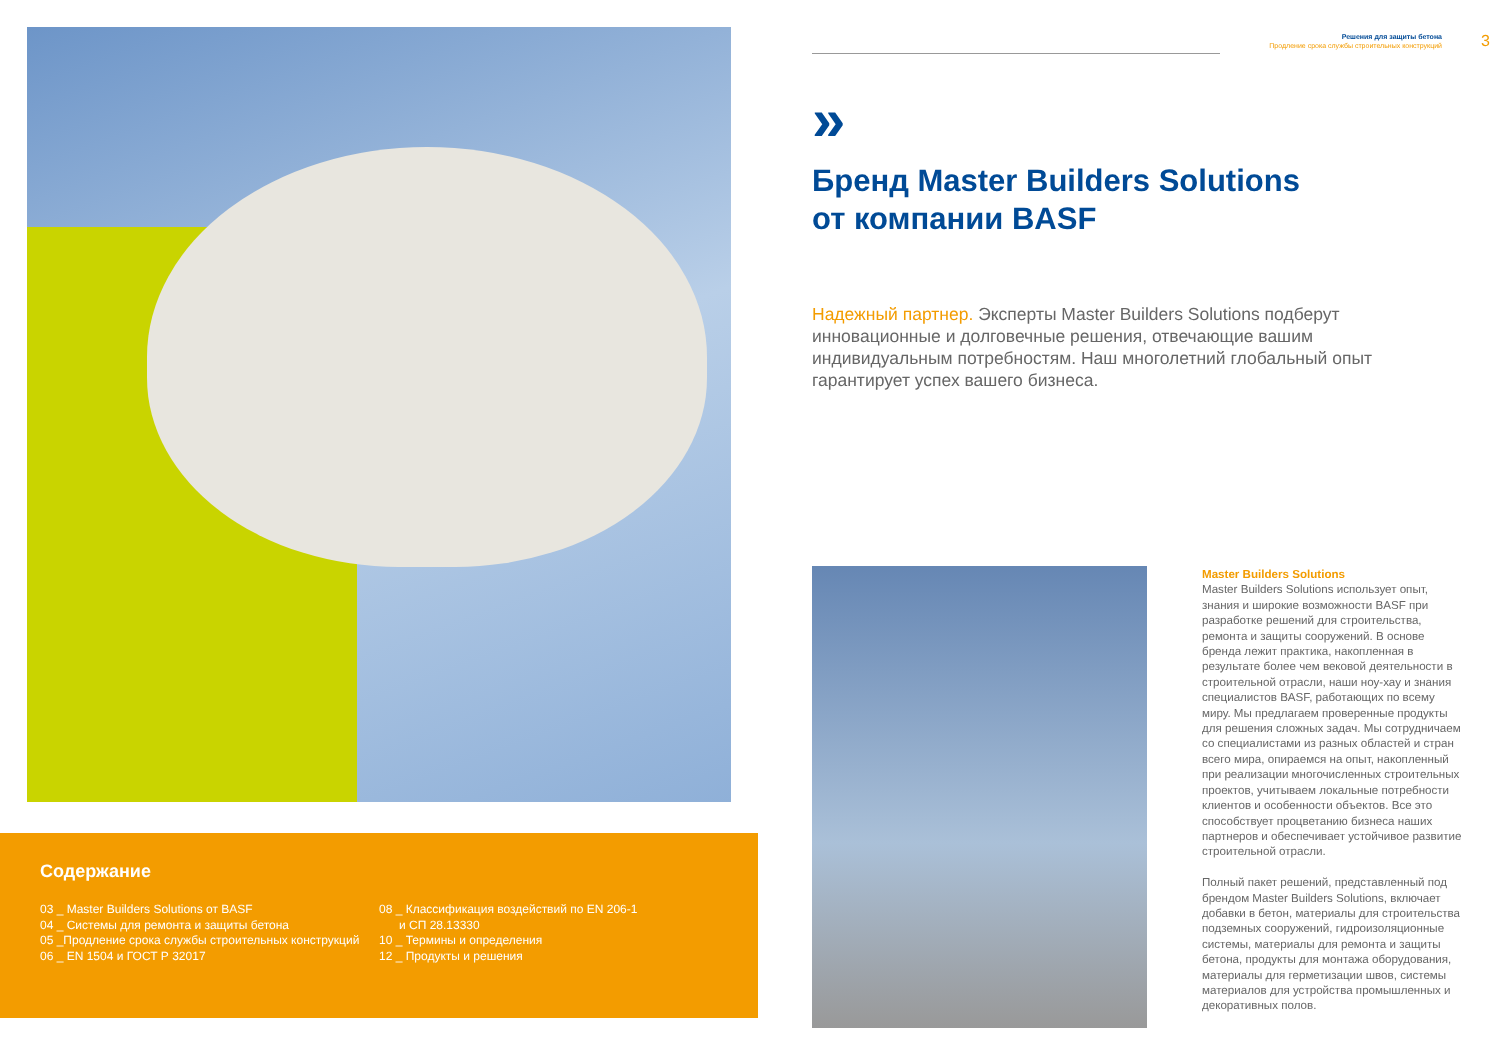Содержание
03 _ Master Builders Solutions от BASF
04 _ Системы для ремонта и защиты бетона
05 _Продление срока службы строительных конструкций
06 _ EN 1504 и ГОСТ Р 32017
08 _ Классификация воздействий по EN 206-1
и СП 28.13330
10 _ Термины и определения
12 _ Продукты и решения
Решения для защиты бетона
Продление срока службы строительных конструкций
3
»
Бренд Master Builders Solutions
от компании BASF
Надежный партнер. Эксперты Master Builders Solutions подберут инновационные и долговечные решения, отвечающие вашим индивидуальным потребностям. Наш многолетний глобальный опыт гарантирует успех вашего бизнеса.
Master Builders Solutions
Master Builders Solutions использует опыт, знания и широкие возможности BASF при разработке решений для строительства, ремонта и защиты сооружений. В основе бренда лежит практика, накопленная в результате более чем вековой деятельности в строительной отрасли, наши ноу-хау и знания специалистов BASF, работающих по всему миру. Мы предлагаем проверенные продукты для решения сложных задач. Мы сотрудничаем со специалистами из разных областей и стран всего мира, опираемся на опыт, накопленный при реализации многочисленных строительных проектов, учитываем локальные потребности клиентов и особенности объектов. Все это способствует процветанию бизнеса наших партнеров и обеспечивает устойчивое развитие строительной отрасли.
Полный пакет решений, представленный под брендом Master Builders Solutions, включает добавки в бетон, материалы для строительства подземных сооружений, гидроизоляционные системы, материалы для ремонта и защиты бетона, продукты для монтажа оборудования, материалы для герметизации швов, системы материалов для устройства промышленных и декоративных полов.